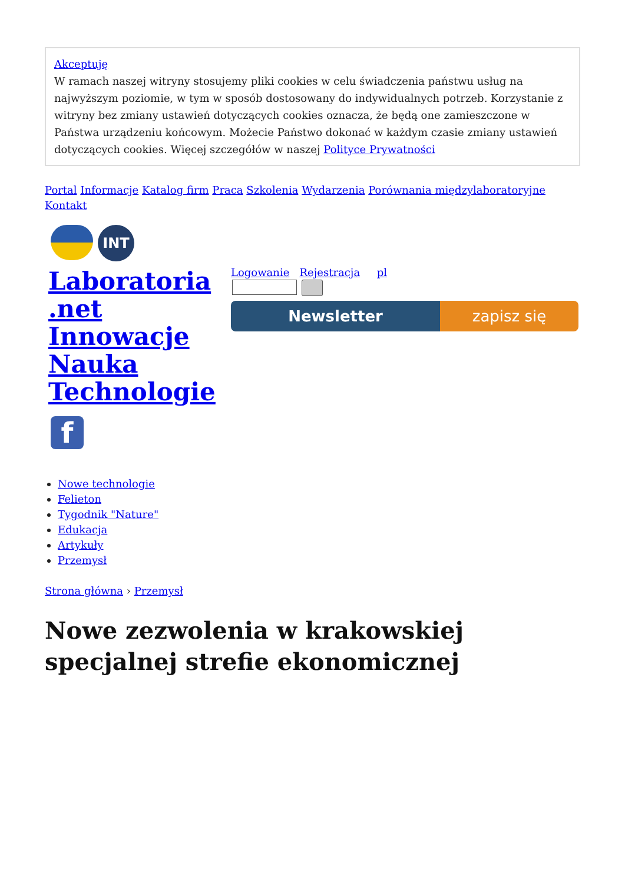Akceptuję
W ramach naszej witryny stosujemy pliki cookies w celu świadczenia państwu usług na najwyższym poziomie, w tym w sposób dostosowany do indywidualnych potrzeb. Korzystanie z witryny bez zmiany ustawień dotyczących cookies oznacza, że będą one zamieszczone w Państwa urządzeniu końcowym. Możecie Państwo dokonać w każdym czasie zmiany ustawień dotyczących cookies. Więcej szczegółów w naszej Polityce Prywatności
Portal Informacje Katalog firm Praca Szkolenia Wydarzenia Porównania międzylaboratoryjne Kontakt
INT
Laboratoria .net Innowacje Nauka Technologie
f
Logowanie Rejestracja pl
Newsletter zapisz się
Nowe technologie
Felieton
Tygodnik "Nature"
Edukacja
Artykuły
Przemysł
Strona główna › Przemysł
Nowe zezwolenia w krakowskiej specjalnej strefie ekonomicznej